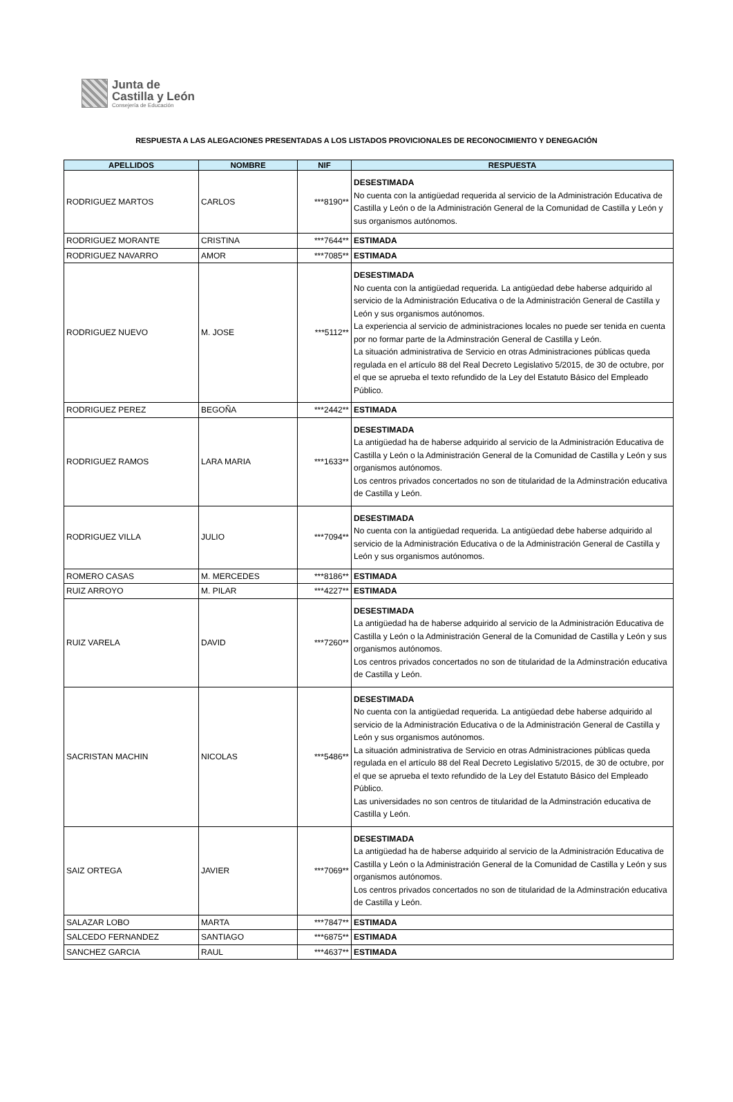Junta de
Castilla y León
Consejería de Educación
RESPUESTA A LAS ALEGACIONES PRESENTADAS A LOS LISTADOS PROVICIONALES DE RECONOCIMIENTO Y DENEGACIÓN
| APELLIDOS | NOMBRE | NIF | RESPUESTA |
| --- | --- | --- | --- |
| RODRIGUEZ MARTOS | CARLOS | ***8190** | DESESTIMADA No cuenta con la antigüedad requerida al servicio de la Administración Educativa de Castilla y León o de la Administración General de la Comunidad de Castilla y León y sus organismos autónomos. |
| RODRIGUEZ MORANTE | CRISTINA | ***7644** | ESTIMADA |
| RODRIGUEZ NAVARRO | AMOR | ***7085** | ESTIMADA |
| RODRIGUEZ NUEVO | M. JOSE | ***5112** | DESESTIMADA No cuenta con la antigüedad requerida. La antigüedad debe haberse adquirido al servicio de la Administración Educativa o de la Administración General de Castilla y León y sus organismos autónomos. La experiencia al servicio de administraciones locales no puede ser tenida en cuenta por no formar parte de la Adminstración General de Castilla y León. La situación administrativa de Servicio en otras Administraciones públicas queda regulada en el artículo 88 del Real Decreto Legislativo 5/2015, de 30 de octubre, por el que se aprueba el texto refundido de la Ley del Estatuto Básico del Empleado Público. |
| RODRIGUEZ PEREZ | BEGOÑA | ***2442** | ESTIMADA |
| RODRIGUEZ RAMOS | LARA MARIA | ***1633** | DESESTIMADA La antigüedad ha de haberse adquirido al servicio de la Administración Educativa de Castilla y León o la Administración General de la Comunidad de Castilla y León y sus organismos autónomos. Los centros privados concertados no son de titularidad de la Adminstración educativa de Castilla y León. |
| RODRIGUEZ VILLA | JULIO | ***7094** | DESESTIMADA No cuenta con la antigüedad requerida. La antigüedad debe haberse adquirido al servicio de la Administración Educativa o de la Administración General de Castilla y León y sus organismos autónomos. |
| ROMERO CASAS | M. MERCEDES | ***8186** | ESTIMADA |
| RUIZ ARROYO | M. PILAR | ***4227** | ESTIMADA |
| RUIZ VARELA | DAVID | ***7260** | DESESTIMADA La antigüedad ha de haberse adquirido al servicio de la Administración Educativa de Castilla y León o la Administración General de la Comunidad de Castilla y León y sus organismos autónomos. Los centros privados concertados no son de titularidad de la Adminstración educativa de Castilla y León. |
| SACRISTAN MACHIN | NICOLAS | ***5486** | DESESTIMADA No cuenta con la antigüedad requerida. La antigüedad debe haberse adquirido al servicio de la Administración Educativa o de la Administración General de Castilla y León y sus organismos autónomos. La situación administrativa de Servicio en otras Administraciones públicas queda regulada en el artículo 88 del Real Decreto Legislativo 5/2015, de 30 de octubre, por el que se aprueba el texto refundido de la Ley del Estatuto Básico del Empleado Público. Las universidades no son centros de titularidad de la Adminstración educativa de Castilla y León. |
| SAIZ ORTEGA | JAVIER | ***7069** | DESESTIMADA La antigüedad ha de haberse adquirido al servicio de la Administración Educativa de Castilla y León o la Administración General de la Comunidad de Castilla y León y sus organismos autónomos. Los centros privados concertados no son de titularidad de la Adminstración educativa de Castilla y León. |
| SALAZAR LOBO | MARTA | ***7847** | ESTIMADA |
| SALCEDO FERNANDEZ | SANTIAGO | ***6875** | ESTIMADA |
| SANCHEZ GARCIA | RAUL | ***4637** | ESTIMADA |